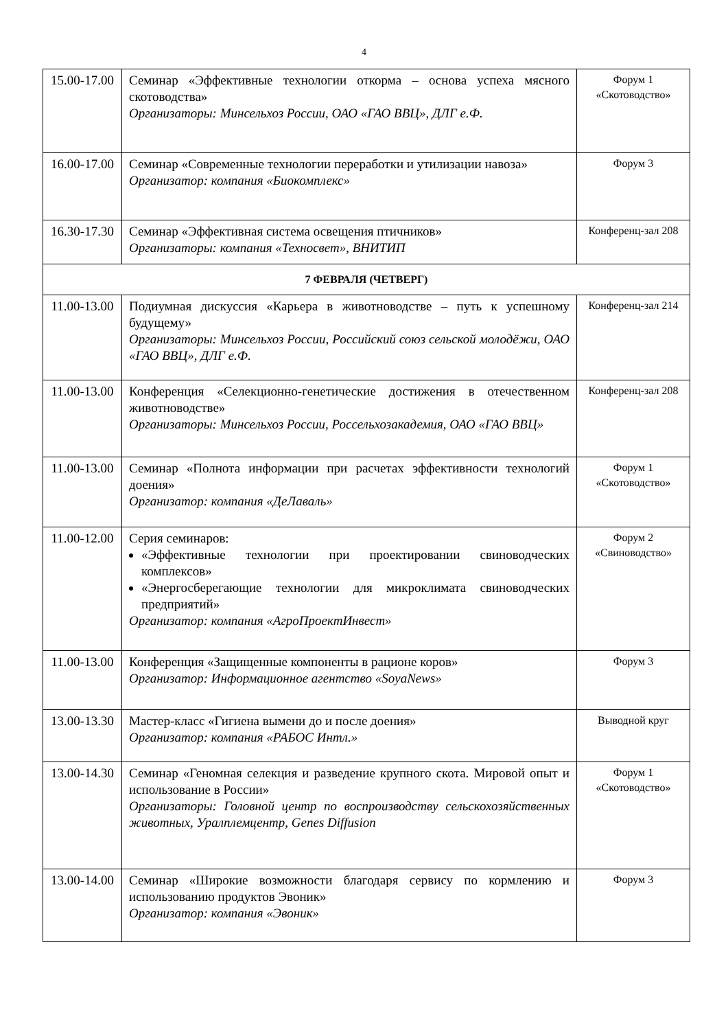4
| 15.00-17.00 | Семинар «Эффективные технологии откорма – основа успеха мясного скотоводства» Организаторы: Минсельхоз России, ОАО «ГАО ВВЦ», ДЛГ е.Ф. | Форум 1 «Скотоводство» |
| 16.00-17.00 | Семинар «Современные технологии переработки и утилизации навоза» Организатор: компания «Биокомплекс» | Форум 3 |
| 16.30-17.30 | Семинар «Эффективная система освещения птичников» Организаторы: компания «Техносвет», ВНИТИП | Конференц-зал 208 |
| 7 ФЕВРАЛЯ (ЧЕТВЕРГ) | | |
| 11.00-13.00 | Подиумная дискуссия «Карьера в животноводстве – путь к успешному будущему» Организаторы: Минсельхоз России, Российский союз сельской молодёжи, ОАО «ГАО ВВЦ», ДЛГ е.Ф. | Конференц-зал 214 |
| 11.00-13.00 | Конференция «Селекционно-генетические достижения в отечественном животноводстве» Организаторы: Минсельхоз России, Россельхозакадемия, ОАО «ГАО ВВЦ» | Конференц-зал 208 |
| 11.00-13.00 | Семинар «Полнота информации при расчетах эффективности технологий доения» Организатор: компания «ДеЛаваль» | Форум 1 «Скотоводство» |
| 11.00-12.00 | Серия семинаров: «Эффективные технологии при проектировании свиноводческих комплексов» «Энергосберегающие технологии для микроклимата свиноводческих предприятий» Организатор: компания «АгроПроектИнвест» | Форум 2 «Свиноводство» |
| 11.00-13.00 | Конференция «Защищенные компоненты в рационе коров» Организатор: Информационное агентство «SoyaNews» | Форум 3 |
| 13.00-13.30 | Мастер-класс «Гигиена вымени до и после доения» Организатор: компания «РАБОС Интл.» | Выводной круг |
| 13.00-14.30 | Семинар «Геномная селекция и разведение крупного скота. Мировой опыт и использование в России» Организаторы: Головной центр по воспроизводству сельскохозяйственных животных, Уралплемцентр, Genes Diffusion | Форум 1 «Скотоводство» |
| 13.00-14.00 | Семинар «Широкие возможности благодаря сервису по кормлению и использованию продуктов Эвоник» Организатор: компания «Эвоник» | Форум 3 |